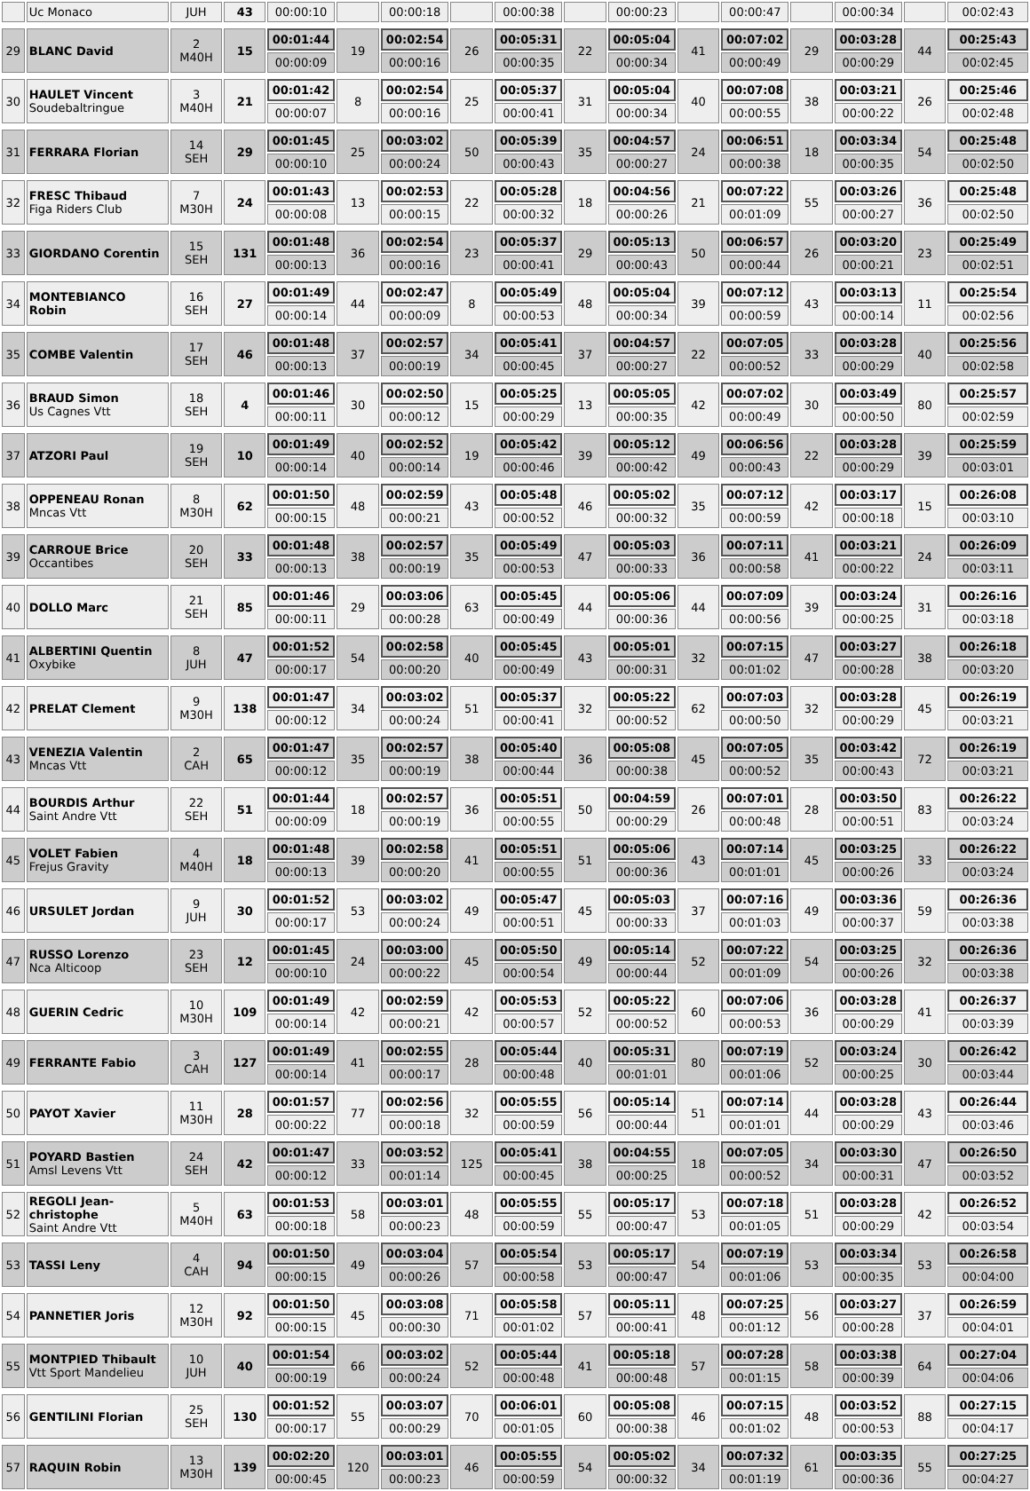| | Uc Monaco | JUH | 43 | 00:00:10 | | 00:00:18 | | 00:00:38 | | 00:00:23 | | 00:00:47 | | 00:00:34 | | 00:02:43 |
| 29 | BLANC David | 2 M40H | 15 | 00:01:44 | 19 | 00:02:54 | 26 | 00:05:31 | 22 | 00:05:04 | 41 | 00:07:02 | 29 | 00:03:28 | 44 | 00:25:43 |
| | | | | 00:00:09 | | 00:00:16 | | 00:00:35 | | 00:00:34 | | 00:00:49 | | 00:00:29 | | 00:02:45 |
| 30 | HAULET Vincent Soudebaltringue | 3 M40H | 21 | 00:01:42 | 8 | 00:02:54 | 25 | 00:05:37 | 31 | 00:05:04 | 40 | 00:07:08 | 38 | 00:03:21 | 26 | 00:25:46 |
| | | | | 00:00:07 | | 00:00:16 | | 00:00:41 | | 00:00:34 | | 00:00:55 | | 00:00:22 | | 00:02:48 |
| 31 | FERRARA Florian | 14 SEH | 29 | 00:01:45 | 25 | 00:03:02 | 50 | 00:05:39 | 35 | 00:04:57 | 24 | 00:06:51 | 18 | 00:03:34 | 54 | 00:25:48 |
| | | | | 00:00:10 | | 00:00:24 | | 00:00:43 | | 00:00:27 | | 00:00:38 | | 00:00:35 | | 00:02:50 |
| 32 | FRESC Thibaud Figa Riders Club | 7 M30H | 24 | 00:01:43 | 13 | 00:02:53 | 22 | 00:05:28 | 18 | 00:04:56 | 21 | 00:07:22 | 55 | 00:03:26 | 36 | 00:25:48 |
| | | | | 00:00:08 | | 00:00:15 | | 00:00:32 | | 00:00:26 | | 00:01:09 | | 00:00:27 | | 00:02:50 |
| 33 | GIORDANO Corentin | 15 SEH | 131 | 00:01:48 | 36 | 00:02:54 | 23 | 00:05:37 | 29 | 00:05:13 | 50 | 00:06:57 | 26 | 00:03:20 | 23 | 00:25:49 |
| | | | | 00:00:13 | | 00:00:16 | | 00:00:41 | | 00:00:43 | | 00:00:44 | | 00:00:21 | | 00:02:51 |
| 34 | MONTEBIANCO Robin | 16 SEH | 27 | 00:01:49 | 44 | 00:02:47 | 8 | 00:05:49 | 48 | 00:05:04 | 39 | 00:07:12 | 43 | 00:03:13 | 11 | 00:25:54 |
| | | | | 00:00:14 | | 00:00:09 | | 00:00:53 | | 00:00:34 | | 00:00:59 | | 00:00:14 | | 00:02:56 |
| 35 | COMBE Valentin | 17 SEH | 46 | 00:01:48 | 37 | 00:02:57 | 34 | 00:05:41 | 37 | 00:04:57 | 22 | 00:07:05 | 33 | 00:03:28 | 40 | 00:25:56 |
| | | | | 00:00:13 | | 00:00:19 | | 00:00:45 | | 00:00:27 | | 00:00:52 | | 00:00:29 | | 00:02:58 |
| 36 | BRAUD Simon Us Cagnes Vtt | 18 SEH | 4 | 00:01:46 | 30 | 00:02:50 | 15 | 00:05:25 | 13 | 00:05:05 | 42 | 00:07:02 | 30 | 00:03:49 | 80 | 00:25:57 |
| | | | | 00:00:11 | | 00:00:12 | | 00:00:29 | | 00:00:35 | | 00:00:49 | | 00:00:50 | | 00:02:59 |
| 37 | ATZORI Paul | 19 SEH | 10 | 00:01:49 | 40 | 00:02:52 | 19 | 00:05:42 | 39 | 00:05:12 | 49 | 00:06:56 | 22 | 00:03:28 | 39 | 00:25:59 |
| | | | | 00:00:14 | | 00:00:14 | | 00:00:46 | | 00:00:42 | | 00:00:43 | | 00:00:29 | | 00:03:01 |
| 38 | OPPENEAU Ronan Mncas Vtt | 8 M30H | 62 | 00:01:50 | 48 | 00:02:59 | 43 | 00:05:48 | 46 | 00:05:02 | 35 | 00:07:12 | 42 | 00:03:17 | 15 | 00:26:08 |
| | | | | 00:00:15 | | 00:00:21 | | 00:00:52 | | 00:00:32 | | 00:00:59 | | 00:00:18 | | 00:03:10 |
| 39 | CARROUE Brice Occantibes | 20 SEH | 33 | 00:01:48 | 38 | 00:02:57 | 35 | 00:05:49 | 47 | 00:05:03 | 36 | 00:07:11 | 41 | 00:03:21 | 24 | 00:26:09 |
| | | | | 00:00:13 | | 00:00:19 | | 00:00:53 | | 00:00:33 | | 00:00:58 | | 00:00:22 | | 00:03:11 |
| 40 | DOLLO Marc | 21 SEH | 85 | 00:01:46 | 29 | 00:03:06 | 63 | 00:05:45 | 44 | 00:05:06 | 44 | 00:07:09 | 39 | 00:03:24 | 31 | 00:26:16 |
| | | | | 00:00:11 | | 00:00:28 | | 00:00:49 | | 00:00:36 | | 00:00:56 | | 00:00:25 | | 00:03:18 |
| 41 | ALBERTINI Quentin Oxybike | 8 JUH | 47 | 00:01:52 | 54 | 00:02:58 | 40 | 00:05:45 | 43 | 00:05:01 | 32 | 00:07:15 | 47 | 00:03:27 | 38 | 00:26:18 |
| | | | | 00:00:17 | | 00:00:20 | | 00:00:49 | | 00:00:31 | | 00:01:02 | | 00:00:28 | | 00:03:20 |
| 42 | PRELAT Clement | 9 M30H | 138 | 00:01:47 | 34 | 00:03:02 | 51 | 00:05:37 | 32 | 00:05:22 | 62 | 00:07:03 | 32 | 00:03:28 | 45 | 00:26:19 |
| | | | | 00:00:12 | | 00:00:24 | | 00:00:41 | | 00:00:52 | | 00:00:50 | | 00:00:29 | | 00:03:21 |
| 43 | VENEZIA Valentin Mncas Vtt | 2 CAH | 65 | 00:01:47 | 35 | 00:02:57 | 38 | 00:05:40 | 36 | 00:05:08 | 45 | 00:07:05 | 35 | 00:03:42 | 72 | 00:26:19 |
| | | | | 00:00:12 | | 00:00:19 | | 00:00:44 | | 00:00:38 | | 00:00:52 | | 00:00:43 | | 00:03:21 |
| 44 | BOURDIS Arthur Saint Andre Vtt | 22 SEH | 51 | 00:01:44 | 18 | 00:02:57 | 36 | 00:05:51 | 50 | 00:04:59 | 26 | 00:07:01 | 28 | 00:03:50 | 83 | 00:26:22 |
| | | | | 00:00:09 | | 00:00:19 | | 00:00:55 | | 00:00:29 | | 00:00:48 | | 00:00:51 | | 00:03:24 |
| 45 | VOLET Fabien Frejus Gravity | 4 M40H | 18 | 00:01:48 | 39 | 00:02:58 | 41 | 00:05:51 | 51 | 00:05:06 | 43 | 00:07:14 | 45 | 00:03:25 | 33 | 00:26:22 |
| | | | | 00:00:13 | | 00:00:20 | | 00:00:55 | | 00:00:36 | | 00:01:01 | | 00:00:26 | | 00:03:24 |
| 46 | URSULET Jordan | 9 JUH | 30 | 00:01:52 | 53 | 00:03:02 | 49 | 00:05:47 | 45 | 00:05:03 | 37 | 00:07:16 | 49 | 00:03:36 | 59 | 00:26:36 |
| | | | | 00:00:17 | | 00:00:24 | | 00:00:51 | | 00:00:33 | | 00:01:03 | | 00:00:37 | | 00:03:38 |
| 47 | RUSSO Lorenzo Nca Alticoop | 23 SEH | 12 | 00:01:45 | 24 | 00:03:00 | 45 | 00:05:50 | 49 | 00:05:14 | 52 | 00:07:22 | 54 | 00:03:25 | 32 | 00:26:36 |
| | | | | 00:00:10 | | 00:00:22 | | 00:00:54 | | 00:00:44 | | 00:01:09 | | 00:00:26 | | 00:03:38 |
| 48 | GUERIN Cedric | 10 M30H | 109 | 00:01:49 | 42 | 00:02:59 | 42 | 00:05:53 | 52 | 00:05:22 | 60 | 00:07:06 | 36 | 00:03:28 | 41 | 00:26:37 |
| | | | | 00:00:14 | | 00:00:21 | | 00:00:57 | | 00:00:52 | | 00:00:53 | | 00:00:29 | | 00:03:39 |
| 49 | FERRANTE Fabio | 3 CAH | 127 | 00:01:49 | 41 | 00:02:55 | 28 | 00:05:44 | 40 | 00:05:31 | 80 | 00:07:19 | 52 | 00:03:24 | 30 | 00:26:42 |
| | | | | 00:00:14 | | 00:00:17 | | 00:00:48 | | 00:01:01 | | 00:01:06 | | 00:00:25 | | 00:03:44 |
| 50 | PAYOT Xavier | 11 M30H | 28 | 00:01:57 | 77 | 00:02:56 | 32 | 00:05:55 | 56 | 00:05:14 | 51 | 00:07:14 | 44 | 00:03:28 | 43 | 00:26:44 |
| | | | | 00:00:22 | | 00:00:18 | | 00:00:59 | | 00:00:44 | | 00:01:01 | | 00:00:29 | | 00:03:46 |
| 51 | POYARD Bastien Amsl Levens Vtt | 24 SEH | 42 | 00:01:47 | 33 | 00:03:52 | 125 | 00:05:41 | 38 | 00:04:55 | 18 | 00:07:05 | 34 | 00:03:30 | 47 | 00:26:50 |
| | | | | 00:00:12 | | 00:01:14 | | 00:00:45 | | 00:00:25 | | 00:00:52 | | 00:00:31 | | 00:03:52 |
| 52 | REGOLI Jean-christophe Saint Andre Vtt | 5 M40H | 63 | 00:01:53 | 58 | 00:03:01 | 48 | 00:05:55 | 55 | 00:05:17 | 53 | 00:07:18 | 51 | 00:03:28 | 42 | 00:26:52 |
| | | | | 00:00:18 | | 00:00:23 | | 00:00:59 | | 00:00:47 | | 00:01:05 | | 00:00:29 | | 00:03:54 |
| 53 | TASSI Leny | 4 CAH | 94 | 00:01:50 | 49 | 00:03:04 | 57 | 00:05:54 | 53 | 00:05:17 | 54 | 00:07:19 | 53 | 00:03:34 | 53 | 00:26:58 |
| | | | | 00:00:15 | | 00:00:26 | | 00:00:58 | | 00:00:47 | | 00:01:06 | | 00:00:35 | | 00:04:00 |
| 54 | PANNETIER Joris | 12 M30H | 92 | 00:01:50 | 45 | 00:03:08 | 71 | 00:05:58 | 57 | 00:05:11 | 48 | 00:07:25 | 56 | 00:03:27 | 37 | 00:26:59 |
| | | | | 00:00:15 | | 00:00:30 | | 00:01:02 | | 00:00:41 | | 00:01:12 | | 00:00:28 | | 00:04:01 |
| 55 | MONTPIED Thibault Vtt Sport Mandelieu | 10 JUH | 40 | 00:01:54 | 66 | 00:03:02 | 52 | 00:05:44 | 41 | 00:05:18 | 57 | 00:07:28 | 58 | 00:03:38 | 64 | 00:27:04 |
| | | | | 00:00:19 | | 00:00:24 | | 00:00:48 | | 00:00:48 | | 00:01:15 | | 00:00:39 | | 00:04:06 |
| 56 | GENTILINI Florian | 25 SEH | 130 | 00:01:52 | 55 | 00:03:07 | 70 | 00:06:01 | 60 | 00:05:08 | 46 | 00:07:15 | 48 | 00:03:52 | 88 | 00:27:15 |
| | | | | 00:00:17 | | 00:00:29 | | 00:01:05 | | 00:00:38 | | 00:01:02 | | 00:00:53 | | 00:04:17 |
| 57 | RAQUIN Robin | 13 M30H | 139 | 00:02:20 | 120 | 00:03:01 | 46 | 00:05:55 | 54 | 00:05:02 | 34 | 00:07:32 | 61 | 00:03:35 | 55 | 00:27:25 |
| | | | | 00:00:45 | | 00:00:23 | | 00:00:59 | | 00:00:32 | | 00:01:19 | | 00:00:36 | | 00:04:27 |